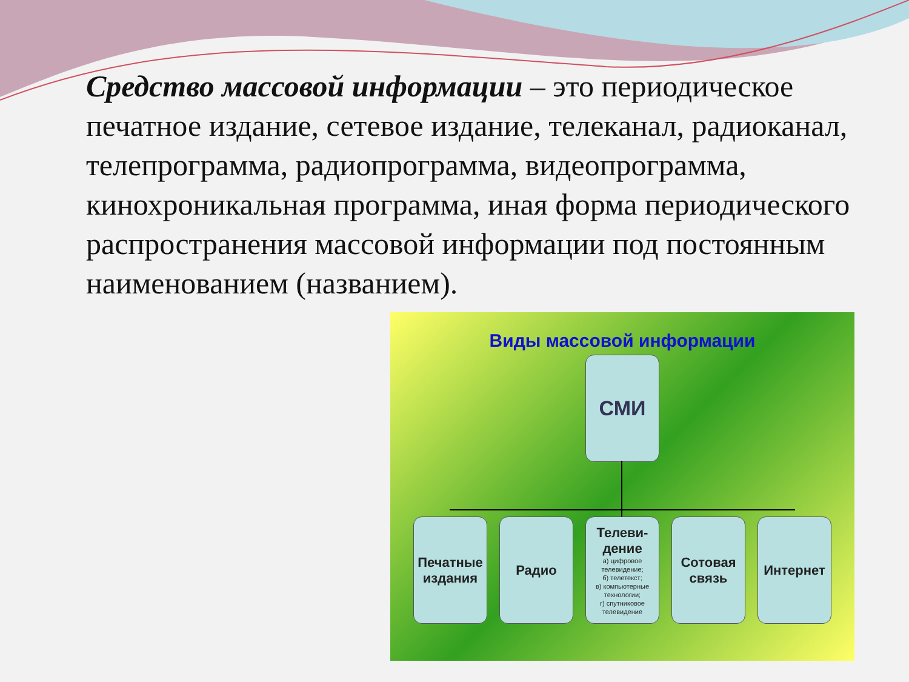Средство массовой информации – это периодическое печатное издание, сетевое издание, телеканал, радиоканал, телепрограмма, радиопрограмма, видеопрограмма, кинохроникальная программа, иная форма периодического распространения массовой информации под постоянным наименованием (названием).
Виды массовой информации
СМИ
Печатные издания
Радио
Телеви-
дение
а) цифровое телевидение;
б) телетекст;
в) компьютерные технологии;
г) спутниковое телевидение
Сотовая связь
Интернет